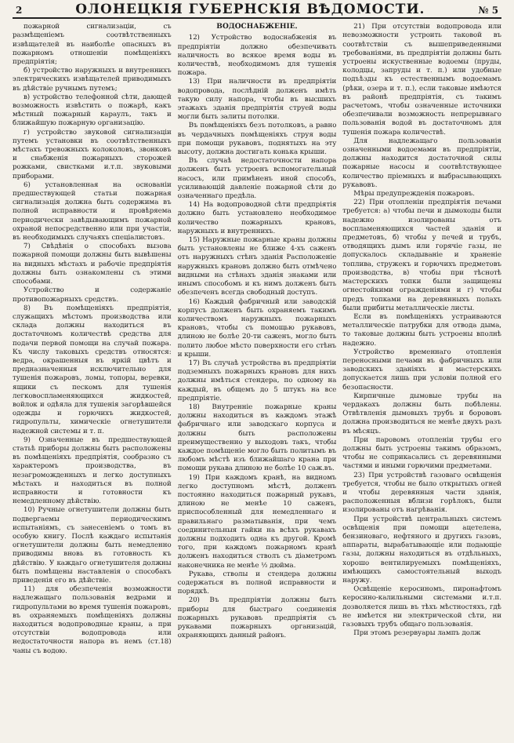2
ОЛОНЕЦКIЯ ГУБЕРНСКIЯ ВѢДОМОСТИ.
№ 5
пожарной сигнализацiи, съ размѣщенiемъ соотвѣтственныхъ извѣщателей въ наиболѣе опасныхъ въ пожарномъ отношенiи помѣщенiяхъ предпрiятiя;
б) устройство наружныхъ и внутреннихъ электрическихъ извѣщателей приводимыхъ въ дѣйствiе ручнымъ путемъ;
в) устройство телефонной сѣти, дающей возможность извѣстить о пожарѣ, какъ мѣстный пожарный караулъ, такъ и ближайшую пожарную организацiю.
г) устройство звуковой сигнализацiи путемъ установки въ соотвѣтственныхъ мѣстахъ тревожныхъ колоколовъ, звонковъ и снабженiя пожарныхъ сторожей рожками, свистками и.т.п. звуковыми приборами.
6) установленная на основанiи предшествующей статьи пожарная сигнализацiя должна быть содержима въ полной исправности и провѣряема периодически завѣдывающимъ пожарной охраной непосредственно или при участiи, въ необходимыхъ случаяхъ спецiалистовъ.
7) Свѣдѣнiя о способахъ вызова пожарной помощи должны быть вывѣшены на видныхъ мѣстахъ и рабочiе предпрiятiя должны быть ознакомлены съ этими способами.
Устройство и содержанiе противопожарныхъ средствъ.
8) Въ помѣщенiяхъ предпрiятiя, служащихъ мѣстомъ производства или склада должны находиться въ достаточномъ количествѣ средства для подачи первой помощи на случай пожара. Къ числу таковыхъ средствъ относятся: ведра, окрашенныя въ яркiй цвѣтъ и предназначенныя исключительно для тушенiя пожаровъ, ломы, топоры, веревки, ящики съ пескомъ для тушенiя легковоспламеняющихся жидкостей, войлок и одѣяла для тушенiя загорѣвшейся одежды и горючихъ жидкостей, гидропульты, химическiе огнетушители надежной системы и т. п.
9) Означенные въ предшествующей статьѣ приборы должны быть расположены въ помѣщенiяхъ предпрiятiя, сообразно съ характеромъ производства, въ незагроможденныхъ и легко доступныхъ мѣстахъ и находиться въ полной исправности и готовности къ немедленному дѣйствiю.
10) Ручные огнетушители должны быть подвергаемы периодическимъ испытанiямъ, съ занесенiемъ о томъ въ особую книгу. Послѣ каждаго испытанiя огнетушители должны быть немедленно приводимы вновь въ готовность къ дѣйствiю. У каждаго огнетушителя должны быть помѣщены наставленiя о способахъ приведенiя его въ дѣйствiе.
11) для обезпеченiя возможности надлежащаго пользованiя ведрами и гидропультами во время тушенiя пожаровъ, въ охраняемыхъ помѣщенiяхъ должны находиться водопроводные краны, а при отсутствiи водопровода или недостаточности напора въ немъ (ст.18) чаны съ водою.
ВОДОСНАБЖЕНIЕ.
12) Устройство водоснабженiя въ предпрiятiи должно обезпечивать наличность во всякое время воды въ количествѣ, необходимомъ для тушенiя пожара.
13) При наличности въ предпрiятiи водопровода, послѣднiй долженъ имѣть такую силу напора, чтобы въ высшихъ этажахъ зданiя предпрiятiя струей воды могли быть залиты потолки.
Въ помѣщенiяхъ безъ потолковъ, а равно въ чердачныхъ помѣщенiяхъ струя воды при помощи рукавовъ, поднятыхъ на эту высоту, должна достигать конька крыши.
Въ случаѣ недостаточности напора долженъ быть устроенъ вспомогательный насосъ, или примѣненъ иной способъ, усиливающiй давленiе пожарной сѣти до означеннаго предѣла.
14) На водопроводной сѣти предпрiятiя должно быть установлено необходимое количество пожарныхъ крановъ, наружныхъ и внутреннихъ.
15) Наружные пожарные краны должны быть установлены не ближе 4-хъ саженъ отъ наружныхъ стѣнъ зданiя Расположенiе наружныхъ крановъ должно быть отмѣчено видными на стѣнахъ зданiя знаками или инымъ способомъ и къ нимъ долженъ быть обезпеченъ всегда свободный доступъ.
16) Каждый фабричный или заводскiй корпусъ долженъ быть охраняемъ такимъ количествомъ наружныхъ пожарныхъ крановъ, чтобы съ помощью рукавовъ, длиною не болѣе 20-ти саженъ, могло быть полито любое мѣсто поверхности его стѣнъ и крыши.
17) Въ случаѣ устройства въ предпрiятiи подземныхъ пожарныхъ крановъ для нихъ должны имѣться стендера, по одному на каждый, въ общемъ до 5 штукъ на все предпрiятiе.
18) Внутреннiе пожарные краны должны находиться въ каждомъ этажѣ фабричнаго или заводскаго корпуса и должны быть расположены преимущественно у выходовъ такъ, чтобы каждое помѣщенiе могло быть политымъ въ любомъ мѣстѣ изъ ближайшаго крана при помощи рукава длиною не болѣе 10 саж.въ.
19) При каждомъ кранѣ, на видномъ легко доступномъ мѣстѣ, долженъ постоянно находиться пожарный рукавъ, длиною не менѣе 10 саженъ, приспособленный для немедленнаго и правильнаго разматыванiя, при чемъ соединительныя гайки на всѣхъ рукавахъ должны подходить одна къ другой. Кромѣ того, при каждомъ пожарномъ кранѣ долженъ находиться стволъ съ дiаметромъ наконечника не менѣе ½ дюйма.
Рукава, стволы и стендера должны содержаться въ полной исправности и порядкѣ.
20) Въ предпрiятiи должны быть приборы для быстраго соединенiя пожарныхъ рукавовъ предпрiятiя съ рукавами пожарныхъ организацiй, охраняющихъ данный районъ.
21) При отсутствiи водопровода или невозможности устроить таковой въ соотвѣтствiи съ вышеприведенными требованiями, въ предпрiятiи должны быть устроены искуственные водоемы (пруды, колодцы, запруды и т. п.) или удобные подъѣзды къ естественнымъ водоемамъ (рѣки, озера и т. п.), если таковые имѣются въ районѣ предпрiятiя, съ такимъ расчетомъ, чтобы означенные источники обезпечивали возможность непрерывнаго пользованiя водой въ достаточномъ для тушенiя пожара количествѣ.
Для надлежащаго пользованiя означенными водоемами въ предпрiятiи, должны находится достаточной силы пожарные насосы и соотвѣтствующее количество прiемныхъ и выбрасывающихъ рукавовъ.
Мѣры предупрежденiя пожаровъ.
22) При отопленiи предпрiятiя печами требуется: а) чтобы печи и дымоходы были надежно изолированы отъ воспламеняющихся частей зданiя и предметовъ, б) чтобы у печей и трубъ, отводящихъ дымъ или горячiе газы, не допускалось складыванiе и храненiе топлива, стружекъ и горючихъ предметовъ производства, в) чтобы при тѣснотѣ мастерскихъ топки были защищены огнестойкими огражденiями и г) чтобы предъ топками на деревянныхъ полахъ были прибиты металлическiе листы.
Если въ помѣщенiяхъ устраиваются металлическiе патрубки для отвода дыма, то таковые должны быть устроены вполнѣ надежно.
Устройство временнаго отопленiя переносными печами въ фабричныхъ или заводскихъ зданiяхъ и мастерскихъ допускается лишь при условiи полной его безопасности.
Кирпичные дымовые трубы на чердакахъ должны быть побѣлены. Отвѣтвленiя дымовыхъ трубъ и борововъ должна производиться не менѣе двухъ разъ въ мѣсяцъ.
При паровомъ отопленiи трубы его должны быть устроены такимъ образомъ, чтобы не соприкасались съ деревянными частями и иными горючими предметами.
23) При устройствѣ газоваго освѣщенiя требуется, чтобы не было открытыхъ огней и чтобы деревянныя части зданiя, расположенныя вблизи горѣлокъ, были изолированы отъ нагрѣванiя.
При устройствѣ центральныхъ системъ освѣщенiя при помощи ацетелена, бензиноваго, нефтяного и другихъ газовъ, аппараты, вырабатывающiе или подающiе газы, должны находиться въ отдѣльныхъ, хорошо вентилируемыхъ помѣщенiяхъ, имѣющихъ самостоятельный выходъ наружу.
Освѣщенiе керосиномъ, пиронафтомъ керосино-калильными системами и.т.п. дозволяется лишь въ тѣхъ мѣстностяхъ, гдѣ не имѣется ни электрической сѣти, ни газовыхъ трубъ общаго пользованiя.
При этомъ резервуары лампъ долж